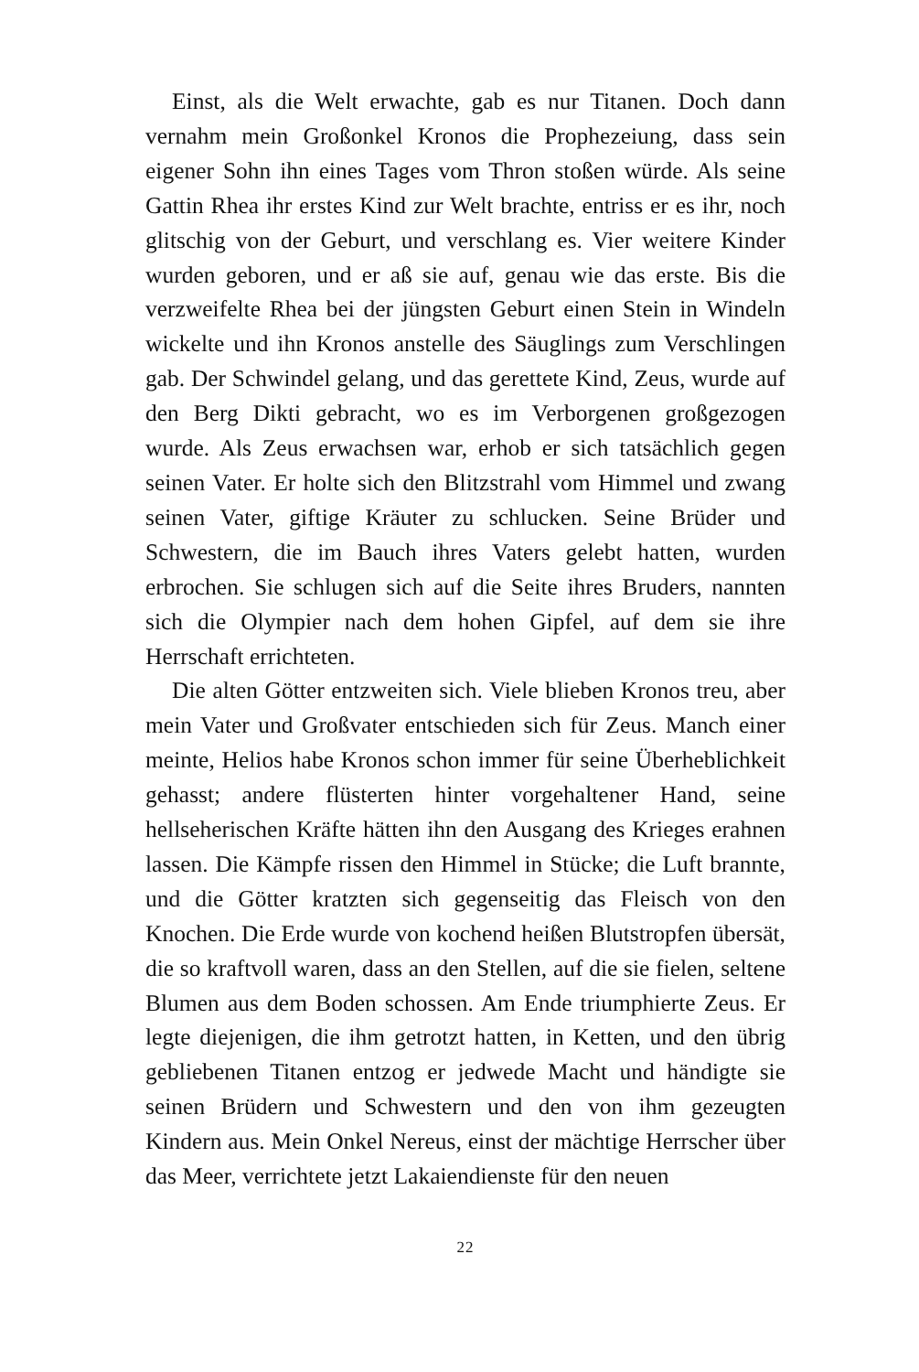Einst, als die Welt erwachte, gab es nur Titanen. Doch dann vernahm mein Großonkel Kronos die Prophezeiung, dass sein eigener Sohn ihn eines Tages vom Thron stoßen würde. Als seine Gattin Rhea ihr erstes Kind zur Welt brachte, entriss er es ihr, noch glitschig von der Geburt, und verschlang es. Vier weitere Kinder wurden geboren, und er aß sie auf, genau wie das erste. Bis die verzweifelte Rhea bei der jüngsten Geburt einen Stein in Windeln wickelte und ihn Kronos anstelle des Säuglings zum Verschlingen gab. Der Schwindel gelang, und das gerettete Kind, Zeus, wurde auf den Berg Dikti gebracht, wo es im Verborgenen großgezogen wurde. Als Zeus erwachsen war, erhob er sich tatsächlich gegen seinen Vater. Er holte sich den Blitzstrahl vom Himmel und zwang seinen Vater, giftige Kräuter zu schlucken. Seine Brüder und Schwestern, die im Bauch ihres Vaters gelebt hatten, wurden erbrochen. Sie schlugen sich auf die Seite ihres Bruders, nannten sich die Olympier nach dem hohen Gipfel, auf dem sie ihre Herrschaft errichteten.
Die alten Götter entzweiten sich. Viele blieben Kronos treu, aber mein Vater und Großvater entschieden sich für Zeus. Manch einer meinte, Helios habe Kronos schon immer für seine Überheblichkeit gehasst; andere flüsterten hinter vorgehaltener Hand, seine hellseherischen Kräfte hätten ihn den Ausgang des Krieges erahnen lassen. Die Kämpfe rissen den Himmel in Stücke; die Luft brannte, und die Götter kratzten sich gegenseitig das Fleisch von den Knochen. Die Erde wurde von kochend heißen Blutstropfen übersät, die so kraftvoll waren, dass an den Stellen, auf die sie fielen, seltene Blumen aus dem Boden schossen. Am Ende triumphierte Zeus. Er legte diejenigen, die ihm getrotzt hatten, in Ketten, und den übrig gebliebenen Titanen entzog er jedwede Macht und händigte sie seinen Brüdern und Schwestern und den von ihm gezeugten Kindern aus. Mein Onkel Nereus, einst der mächtige Herrscher über das Meer, verrichtete jetzt Lakaiendienste für den neuen
22